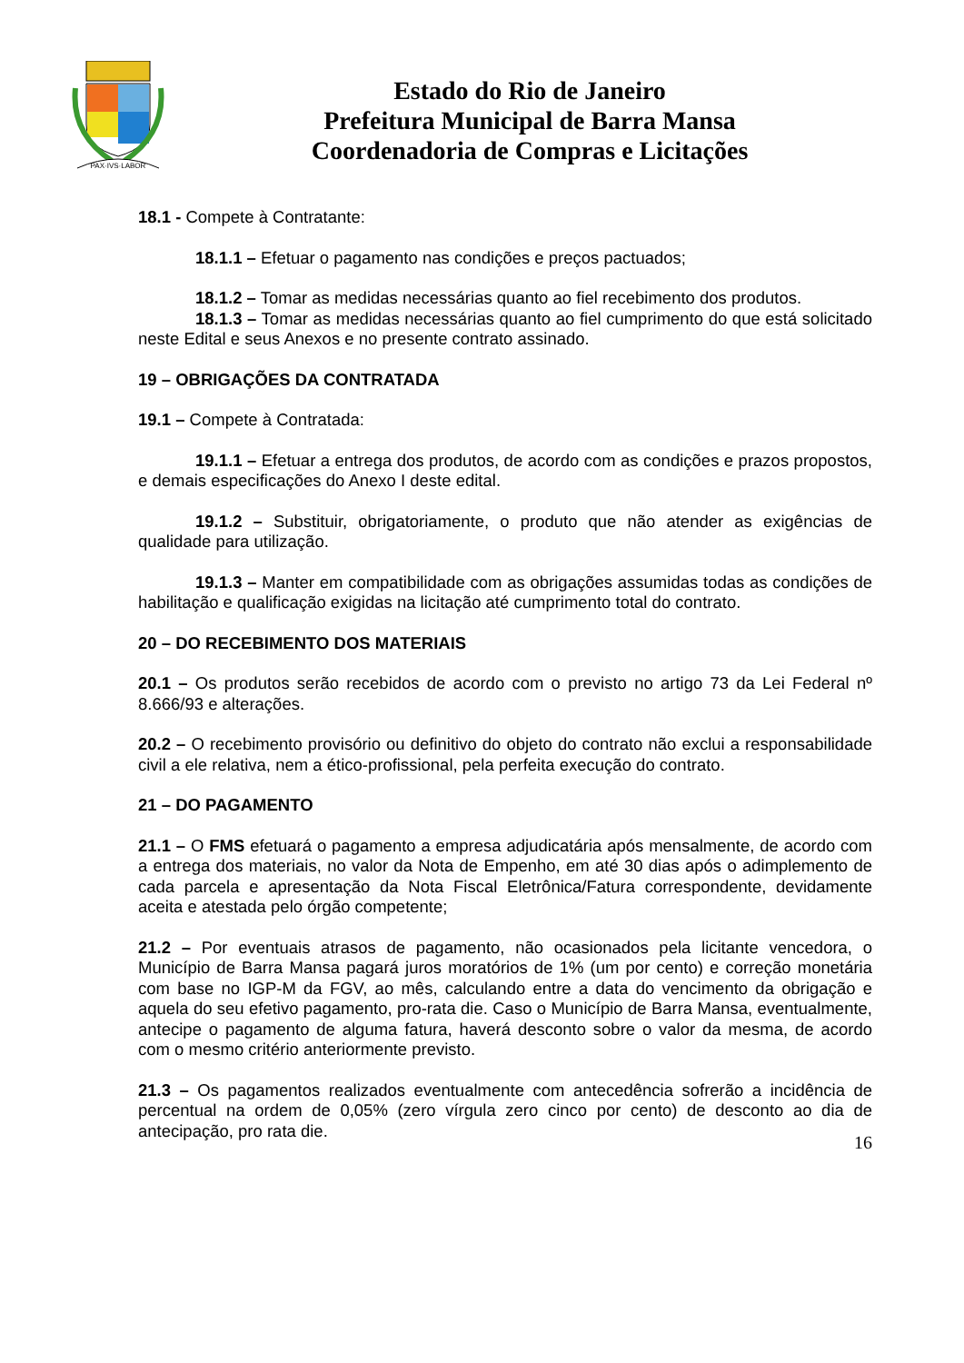PAX·IVS·LABOR
Estado do Rio de Janeiro
Prefeitura Municipal de Barra Mansa
Coordenadoria de Compras e Licitações
18.1 - Compete à Contratante:
18.1.1 – Efetuar o pagamento nas condições e preços pactuados;
18.1.2 – Tomar as medidas necessárias quanto ao fiel recebimento dos produtos.
18.1.3 – Tomar as medidas necessárias quanto ao fiel cumprimento do que está solicitado neste Edital e seus Anexos e no presente contrato assinado.
19 – OBRIGAÇÕES DA CONTRATADA
19.1 – Compete à Contratada:
19.1.1 – Efetuar a entrega dos produtos, de acordo com as condições e prazos propostos, e demais especificações do Anexo I deste edital.
19.1.2 – Substituir, obrigatoriamente, o produto que não atender as exigências de qualidade para utilização.
19.1.3 – Manter em compatibilidade com as obrigações assumidas todas as condições de habilitação e qualificação exigidas na licitação até cumprimento total do contrato.
20 – DO RECEBIMENTO DOS MATERIAIS
20.1 – Os produtos serão recebidos de acordo com o previsto no artigo 73 da Lei Federal nº 8.666/93 e alterações.
20.2 – O recebimento provisório ou definitivo do objeto do contrato não exclui a responsabilidade civil a ele relativa, nem a ético-profissional, pela perfeita execução do contrato.
21 – DO PAGAMENTO
21.1 – O FMS efetuará o pagamento a empresa adjudicatária após mensalmente, de acordo com a entrega dos materiais, no valor da Nota de Empenho, em até 30 dias após o adimplemento de cada parcela e apresentação da Nota Fiscal Eletrônica/Fatura correspondente, devidamente aceita e atestada pelo órgão competente;
21.2 – Por eventuais atrasos de pagamento, não ocasionados pela licitante vencedora, o Município de Barra Mansa pagará juros moratórios de 1% (um por cento) e correção monetária com base no IGP-M da FGV, ao mês, calculando entre a data do vencimento da obrigação e aquela do seu efetivo pagamento, pro-rata die. Caso o Município de Barra Mansa, eventualmente, antecipe o pagamento de alguma fatura, haverá desconto sobre o valor da mesma, de acordo com o mesmo critério anteriormente previsto.
21.3 – Os pagamentos realizados eventualmente com antecedência sofrerão a incidência de percentual na ordem de 0,05% (zero vírgula zero cinco por cento) de desconto ao dia de antecipação, pro rata die.
16